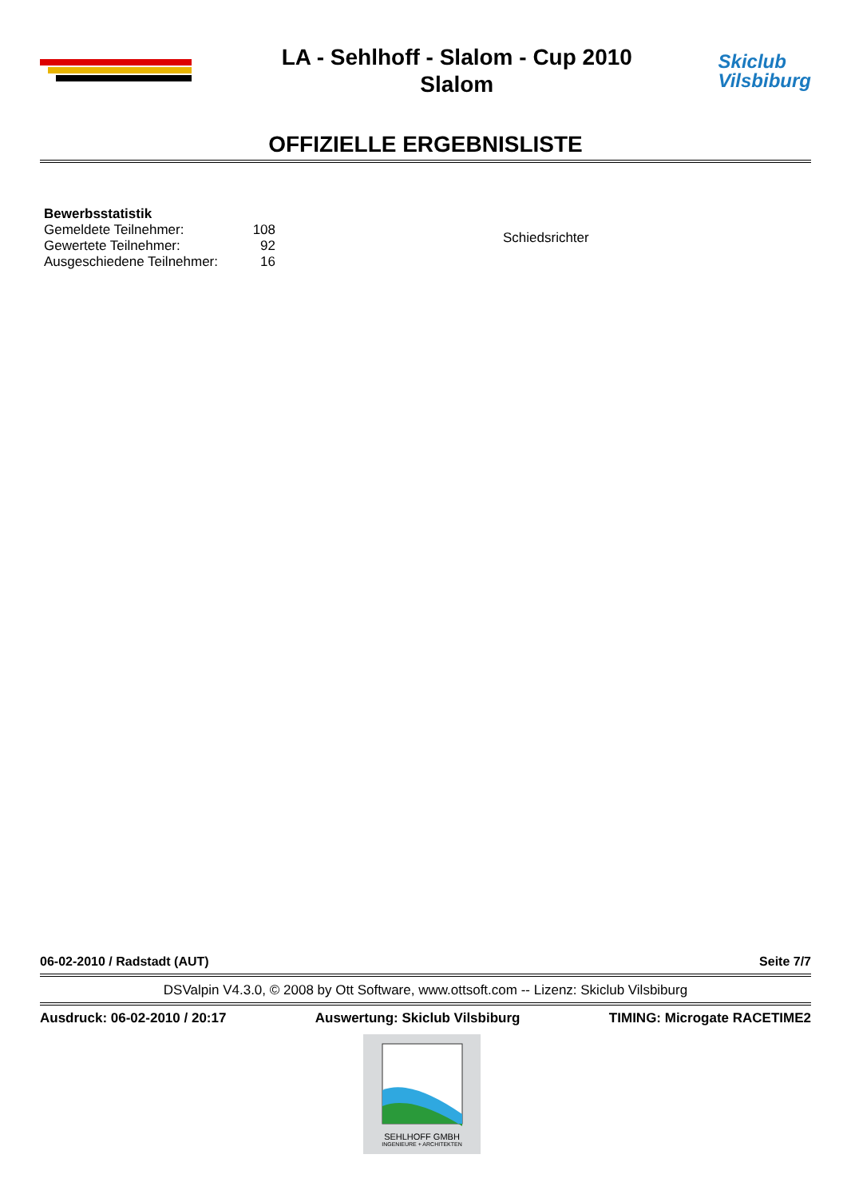LA - Sehlhoff - Slalom - Cup 2010
Slalom
Skiclub
Vilsbiburg
OFFIZIELLE ERGEBNISLISTE
Bewerbsstatistik
| Gemeldete Teilnehmer: | 108 |
| Gewertete Teilnehmer: | 92 |
| Ausgeschiedene Teilnehmer: | 16 |
Schiedsrichter
06-02-2010 / Radstadt (AUT) Seite 7/7
DSValpin V4.3.0, © 2008 by Ott Software, www.ottsoft.com -- Lizenz: Skiclub Vilsbiburg
Ausdruck: 06-02-2010 / 20:17 Auswertung: Skiclub Vilsbiburg TIMING: Microgate RACETIME2
SEHLHOFF GMBH
INGENIEURE + ARCHITEKTEN